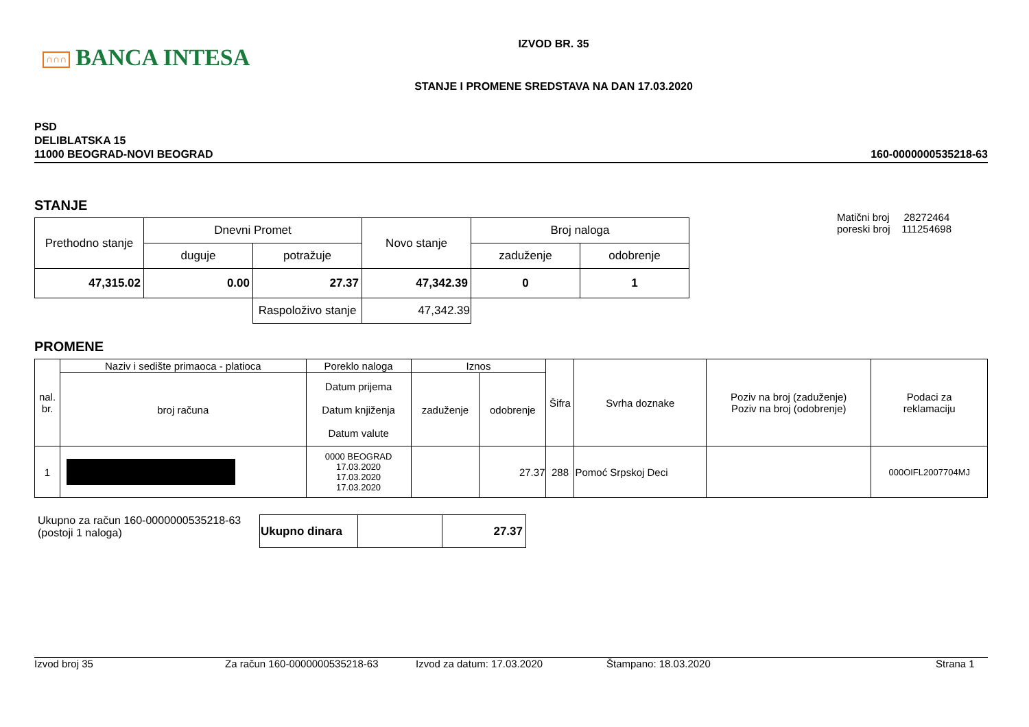∩∩∩ BANCA INTESA
IZVOD BR. 35
STANJE I PROMENE SREDSTAVA NA DAN 17.03.2020
PSD
DELIBLATSKA 15
11000 BEOGRAD-NOVI BEOGRAD
160-0000000535218-63
STANJE
| Prethodno stanje | Dnevni Promet | | Novo stanje | Broj naloga | |
| --- | --- | --- | --- | --- | --- |
| | duguje | potražuje | | zaduženje | odobrenje |
| 47,315.02 | 0.00 | 27.37 | 47,342.39 | 0 | 1 |
| | | Raspoloživo stanje | 47,342.39 | | |
Matični broj 28272464
poreski broj 111254698
PROMENE
| nal. br. | Naziv i sedište primaoca - platioca | Poreklo naloga | Iznos | | Šifra | Svrha doznake | Poziv na broj (zaduženje) Poziv na broj (odobrenje) | Podaci za reklamaciju |
| --- | --- | --- | --- | --- | --- | --- | --- | --- |
| | broj računa | Datum prijema Datum knjiženja Datum valute | zaduženje | odobrenje | | | | |
| 1 | | 0000 BEOGRAD 17.03.2020 17.03.2020 17.03.2020 | | 27.37 | 288 | Pomoć Srpskoj Deci | | 000OIFL2007704MJ |
Ukupno za račun 160-0000000535218-63
(postoji 1 naloga)
| Ukupno dinara | | 27.37 |
Izvod broj 35 Za račun 160-0000000535218-63 Izvod za datum: 17.03.2020 Štampano: 18.03.2020 Strana 1